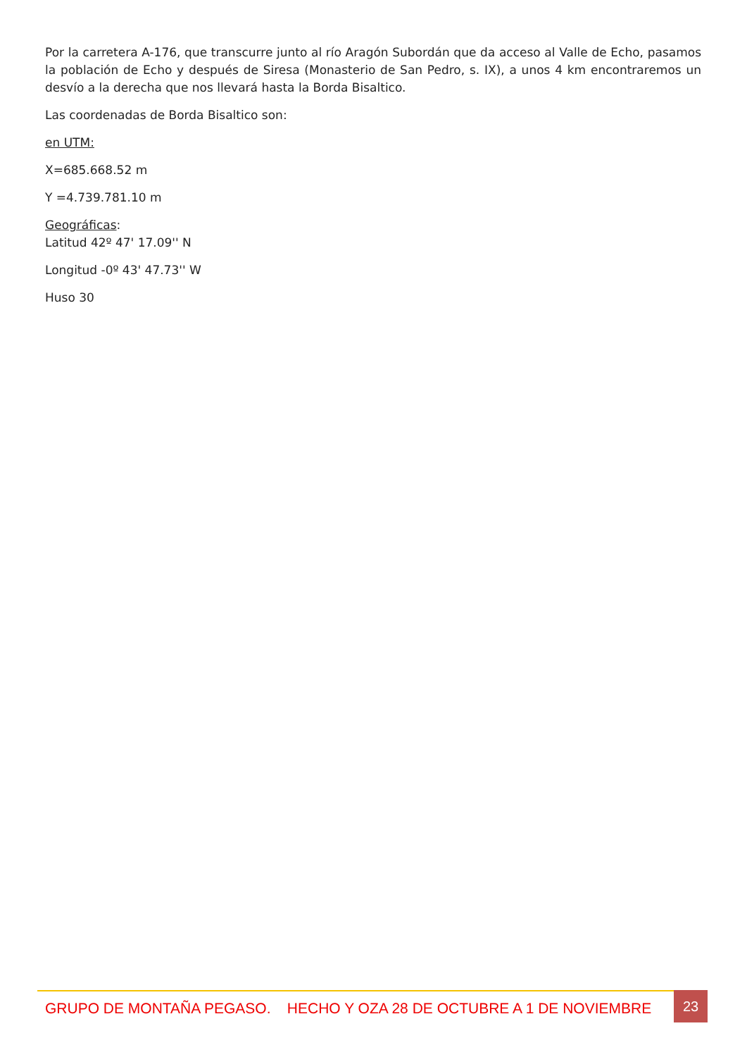Por la carretera A-176, que transcurre junto al río Aragón Subordán que da acceso al Valle de Echo, pasamos la población de Echo y después de Siresa (Monasterio de San Pedro, s. IX), a unos 4 km encontraremos un desvío a la derecha que nos llevará hasta la Borda Bisaltico.
Las coordenadas de Borda Bisaltico son:
en UTM:
X=685.668.52 m
Y =4.739.781.10 m
Geográficas:
Latitud 42º 47' 17.09'' N
Longitud -0º 43' 47.73'' W
Huso 30
GRUPO DE MONTAÑA PEGASO. HECHO Y OZA 28 DE OCTUBRE A 1 DE NOVIEMBRE
23